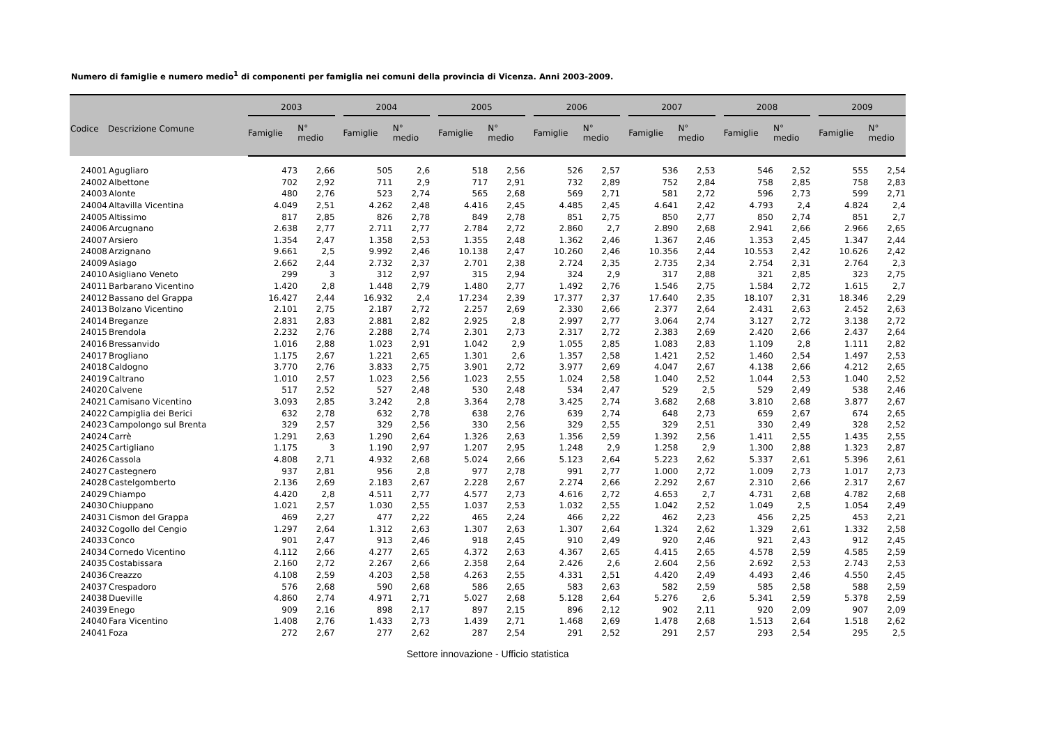Numero di famiglie e numero medio<sup>1</sup> di componenti per famiglia nei comuni della provincia di Vicenza. Anni 2003-2009.
| Codice | Descrizione Comune | 2003 | | | 2004 | | | 2005 | | | 2006 | | | 2007 | | | 2008 | | | 2009 | |
| --- | --- | --- | --- | --- | --- | --- | --- | --- | --- | --- | --- | --- | --- | --- | --- | --- | --- | --- | --- | --- | --- |
| | | Famiglie | N° medio | | Famiglie | N° medio | | Famiglie | N° medio | | Famiglie | N° medio | | Famiglie | N° medio | | Famiglie | N° medio | | Famiglie | N° medio |
| 24001 | Agugliaro | 473 | 2,66 | | 505 | 2,6 | | 518 | 2,56 | | 526 | 2,57 | | 536 | 2,53 | | 546 | 2,52 | | 555 | 2,54 |
| 24002 | Albettone | 702 | 2,92 | | 711 | 2,9 | | 717 | 2,91 | | 732 | 2,89 | | 752 | 2,84 | | 758 | 2,85 | | 758 | 2,83 |
| 24003 | Alonte | 480 | 2,76 | | 523 | 2,74 | | 565 | 2,68 | | 569 | 2,71 | | 581 | 2,72 | | 596 | 2,73 | | 599 | 2,71 |
| 24004 | Altavilla Vicentina | 4.049 | 2,51 | | 4.262 | 2,48 | | 4.416 | 2,45 | | 4.485 | 2,45 | | 4.641 | 2,42 | | 4.793 | 2,4 | | 4.824 | 2,4 |
| 24005 | Altissimo | 817 | 2,85 | | 826 | 2,78 | | 849 | 2,78 | | 851 | 2,75 | | 850 | 2,77 | | 850 | 2,74 | | 851 | 2,7 |
| 24006 | Arcugnano | 2.638 | 2,77 | | 2.711 | 2,77 | | 2.784 | 2,72 | | 2.860 | 2,7 | | 2.890 | 2,68 | | 2.941 | 2,66 | | 2.966 | 2,65 |
| 24007 | Arsiero | 1.354 | 2,47 | | 1.358 | 2,53 | | 1.355 | 2,48 | | 1.362 | 2,46 | | 1.367 | 2,46 | | 1.353 | 2,45 | | 1.347 | 2,44 |
| 24008 | Arzignano | 9.661 | 2,5 | | 9.992 | 2,46 | | 10.138 | 2,47 | | 10.260 | 2,46 | | 10.356 | 2,44 | | 10.553 | 2,42 | | 10.626 | 2,42 |
| 24009 | Asiago | 2.662 | 2,44 | | 2.732 | 2,37 | | 2.701 | 2,38 | | 2.724 | 2,35 | | 2.735 | 2,34 | | 2.754 | 2,31 | | 2.764 | 2,3 |
| 24010 | Asigliano Veneto | 299 | 3 | | 312 | 2,97 | | 315 | 2,94 | | 324 | 2,9 | | 317 | 2,88 | | 321 | 2,85 | | 323 | 2,75 |
| 24011 | Barbarano Vicentino | 1.420 | 2,8 | | 1.448 | 2,79 | | 1.480 | 2,77 | | 1.492 | 2,76 | | 1.546 | 2,75 | | 1.584 | 2,72 | | 1.615 | 2,7 |
| 24012 | Bassano del Grappa | 16.427 | 2,44 | | 16.932 | 2,4 | | 17.234 | 2,39 | | 17.377 | 2,37 | | 17.640 | 2,35 | | 18.107 | 2,31 | | 18.346 | 2,29 |
| 24013 | Bolzano Vicentino | 2.101 | 2,75 | | 2.187 | 2,72 | | 2.257 | 2,69 | | 2.330 | 2,66 | | 2.377 | 2,64 | | 2.431 | 2,63 | | 2.452 | 2,63 |
| 24014 | Breganze | 2.831 | 2,83 | | 2.881 | 2,82 | | 2.925 | 2,8 | | 2.997 | 2,77 | | 3.064 | 2,74 | | 3.127 | 2,72 | | 3.138 | 2,72 |
| 24015 | Brendola | 2.232 | 2,76 | | 2.288 | 2,74 | | 2.301 | 2,73 | | 2.317 | 2,72 | | 2.383 | 2,69 | | 2.420 | 2,66 | | 2.437 | 2,64 |
| 24016 | Bressanvido | 1.016 | 2,88 | | 1.023 | 2,91 | | 1.042 | 2,9 | | 1.055 | 2,85 | | 1.083 | 2,83 | | 1.109 | 2,8 | | 1.111 | 2,82 |
| 24017 | Brogliano | 1.175 | 2,67 | | 1.221 | 2,65 | | 1.301 | 2,6 | | 1.357 | 2,58 | | 1.421 | 2,52 | | 1.460 | 2,54 | | 1.497 | 2,53 |
| 24018 | Caldogno | 3.770 | 2,76 | | 3.833 | 2,75 | | 3.901 | 2,72 | | 3.977 | 2,69 | | 4.047 | 2,67 | | 4.138 | 2,66 | | 4.212 | 2,65 |
| 24019 | Caltrano | 1.010 | 2,57 | | 1.023 | 2,56 | | 1.023 | 2,55 | | 1.024 | 2,58 | | 1.040 | 2,52 | | 1.044 | 2,53 | | 1.040 | 2,52 |
| 24020 | Calvene | 517 | 2,52 | | 527 | 2,48 | | 530 | 2,48 | | 534 | 2,47 | | 529 | 2,5 | | 529 | 2,49 | | 538 | 2,46 |
| 24021 | Camisano Vicentino | 3.093 | 2,85 | | 3.242 | 2,8 | | 3.364 | 2,78 | | 3.425 | 2,74 | | 3.682 | 2,68 | | 3.810 | 2,68 | | 3.877 | 2,67 |
| 24022 | Campiglia dei Berici | 632 | 2,78 | | 632 | 2,78 | | 638 | 2,76 | | 639 | 2,74 | | 648 | 2,73 | | 659 | 2,67 | | 674 | 2,65 |
| 24023 | Campolongo sul Brenta | 329 | 2,57 | | 329 | 2,56 | | 330 | 2,56 | | 329 | 2,55 | | 329 | 2,51 | | 330 | 2,49 | | 328 | 2,52 |
| 24024 | Carrè | 1.291 | 2,63 | | 1.290 | 2,64 | | 1.326 | 2,63 | | 1.356 | 2,59 | | 1.392 | 2,56 | | 1.411 | 2,55 | | 1.435 | 2,55 |
| 24025 | Cartigliano | 1.175 | 3 | | 1.190 | 2,97 | | 1.207 | 2,95 | | 1.248 | 2,9 | | 1.258 | 2,9 | | 1.300 | 2,88 | | 1.323 | 2,87 |
| 24026 | Cassola | 4.808 | 2,71 | | 4.932 | 2,68 | | 5.024 | 2,66 | | 5.123 | 2,64 | | 5.223 | 2,62 | | 5.337 | 2,61 | | 5.396 | 2,61 |
| 24027 | Castegnero | 937 | 2,81 | | 956 | 2,8 | | 977 | 2,78 | | 991 | 2,77 | | 1.000 | 2,72 | | 1.009 | 2,73 | | 1.017 | 2,73 |
| 24028 | Castelgomberto | 2.136 | 2,69 | | 2.183 | 2,67 | | 2.228 | 2,67 | | 2.274 | 2,66 | | 2.292 | 2,67 | | 2.310 | 2,66 | | 2.317 | 2,67 |
| 24029 | Chiampo | 4.420 | 2,8 | | 4.511 | 2,77 | | 4.577 | 2,73 | | 4.616 | 2,72 | | 4.653 | 2,7 | | 4.731 | 2,68 | | 4.782 | 2,68 |
| 24030 | Chiuppano | 1.021 | 2,57 | | 1.030 | 2,55 | | 1.037 | 2,53 | | 1.032 | 2,55 | | 1.042 | 2,52 | | 1.049 | 2,5 | | 1.054 | 2,49 |
| 24031 | Cismon del Grappa | 469 | 2,27 | | 477 | 2,22 | | 465 | 2,24 | | 466 | 2,22 | | 462 | 2,23 | | 456 | 2,25 | | 453 | 2,21 |
| 24032 | Cogollo del Cengio | 1.297 | 2,64 | | 1.312 | 2,63 | | 1.307 | 2,63 | | 1.307 | 2,64 | | 1.324 | 2,62 | | 1.329 | 2,61 | | 1.332 | 2,58 |
| 24033 | Conco | 901 | 2,47 | | 913 | 2,46 | | 918 | 2,45 | | 910 | 2,49 | | 920 | 2,46 | | 921 | 2,43 | | 912 | 2,45 |
| 24034 | Cornedo Vicentino | 4.112 | 2,66 | | 4.277 | 2,65 | | 4.372 | 2,63 | | 4.367 | 2,65 | | 4.415 | 2,65 | | 4.578 | 2,59 | | 4.585 | 2,59 |
| 24035 | Costabissara | 2.160 | 2,72 | | 2.267 | 2,66 | | 2.358 | 2,64 | | 2.426 | 2,6 | | 2.604 | 2,56 | | 2.692 | 2,53 | | 2.743 | 2,53 |
| 24036 | Creazzo | 4.108 | 2,59 | | 4.203 | 2,58 | | 4.263 | 2,55 | | 4.331 | 2,51 | | 4.420 | 2,49 | | 4.493 | 2,46 | | 4.550 | 2,45 |
| 24037 | Crespadoro | 576 | 2,68 | | 590 | 2,68 | | 586 | 2,65 | | 583 | 2,63 | | 582 | 2,59 | | 585 | 2,58 | | 588 | 2,59 |
| 24038 | Dueville | 4.860 | 2,74 | | 4.971 | 2,71 | | 5.027 | 2,68 | | 5.128 | 2,64 | | 5.276 | 2,6 | | 5.341 | 2,59 | | 5.378 | 2,59 |
| 24039 | Enego | 909 | 2,16 | | 898 | 2,17 | | 897 | 2,15 | | 896 | 2,12 | | 902 | 2,11 | | 920 | 2,09 | | 907 | 2,09 |
| 24040 | Fara Vicentino | 1.408 | 2,76 | | 1.433 | 2,73 | | 1.439 | 2,71 | | 1.468 | 2,69 | | 1.478 | 2,68 | | 1.513 | 2,64 | | 1.518 | 2,62 |
| 24041 | Foza | 272 | 2,67 | | 277 | 2,62 | | 287 | 2,54 | | 291 | 2,52 | | 291 | 2,57 | | 293 | 2,54 | | 295 | 2,5 |
Settore innovazione - Ufficio statistica